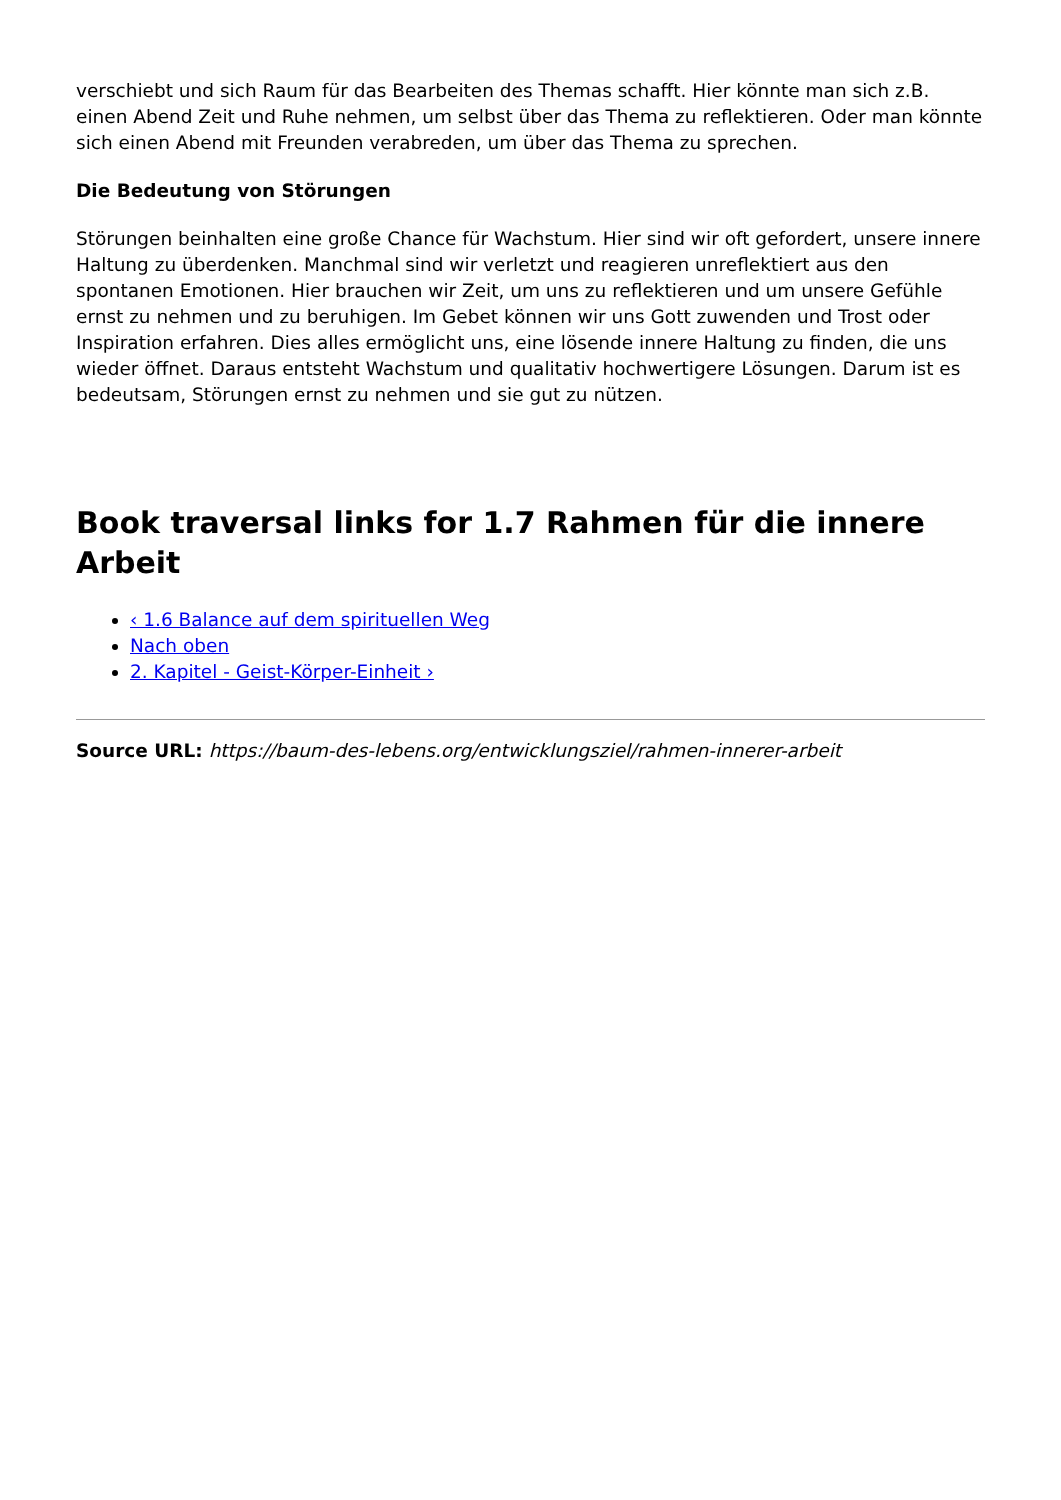verschiebt und sich Raum für das Bearbeiten des Themas schafft. Hier könnte man sich z.B. einen Abend Zeit und Ruhe nehmen, um selbst über das Thema zu reflektieren. Oder man könnte sich einen Abend mit Freunden verabreden, um über das Thema zu sprechen.
Die Bedeutung von Störungen
Störungen beinhalten eine große Chance für Wachstum. Hier sind wir oft gefordert, unsere innere Haltung zu überdenken. Manchmal sind wir verletzt und reagieren unreflektiert aus den spontanen Emotionen. Hier brauchen wir Zeit, um uns zu reflektieren und um unsere Gefühle ernst zu nehmen und zu beruhigen. Im Gebet können wir uns Gott zuwenden und Trost oder Inspiration erfahren. Dies alles ermöglicht uns, eine lösende innere Haltung zu finden, die uns wieder öffnet. Daraus entsteht Wachstum und qualitativ hochwertigere Lösungen. Darum ist es bedeutsam, Störungen ernst zu nehmen und sie gut zu nützen.
Book traversal links for 1.7 Rahmen für die innere Arbeit
‹ 1.6 Balance auf dem spirituellen Weg
Nach oben
2. Kapitel - Geist-Körper-Einheit ›
Source URL: https://baum-des-lebens.org/entwicklungsziel/rahmen-innerer-arbeit